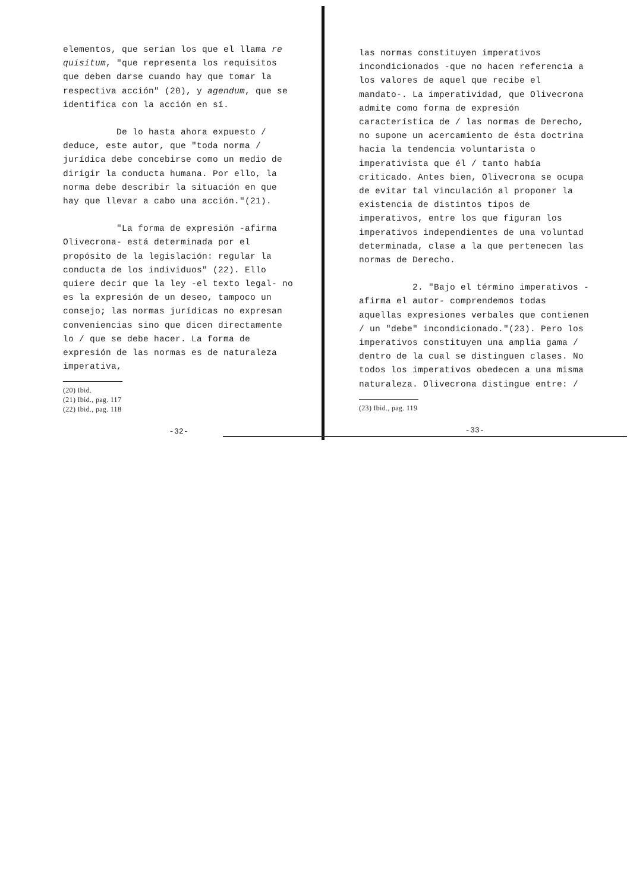elementos, que serían los que el llama re quisitum, "que representa los requisitos que deben darse cuando hay que tomar la respectiva acción" (20), y agendum, que se identifica con la acción en sí.
De lo hasta ahora expuesto / deduce, este autor, que "toda norma / jurídica debe concebirse como un medio de dirigir la conducta humana. Por ello, la norma debe describir la situación en que hay que llevar a cabo una acción."(21).
"La forma de expresión -afirma Olivecrona- está determinada por el propósito de la legislación: regular la conducta de los individuos" (22). Ello quiere decir que la ley -el texto legal- no es la expresión de un deseo, tampoco un consejo; las normas jurídicas no expresan conveniencias sino que dicen directamente lo / que se debe hacer. La forma de expresión de las normas es de naturaleza imperativa,
(20) Ibid.
(21) Ibid., pag. 117
(22) Ibid., pag. 118
-32-
las normas constituyen imperativos incondicionados -que no hacen referencia a los valores de aquel que recibe el mandato-. La imperatividad, que Olivecrona admite como forma de expresión característica de / las normas de Derecho, no supone un acercamiento de ésta doctrina hacia la tendencia voluntarista o imperativista que él / tanto había criticado. Antes bien, Olivecrona se ocupa de evitar tal vinculación al proponer la existencia de distintos tipos de imperativos, entre los que figuran los imperativos independientes de una voluntad determinada, clase a la que pertenecen las normas de Derecho.
2. "Bajo el término imperativos -afirma el autor- comprendemos todas aquellas expresiones verbales que contienen / un "debe" incondicionado."(23). Pero los imperativos constituyen una amplia gama / dentro de la cual se distinguen clases. No todos los imperativos obedecen a una misma naturaleza. Olivecrona distingue entre: /
(23) Ibid., pag. 119
-33-